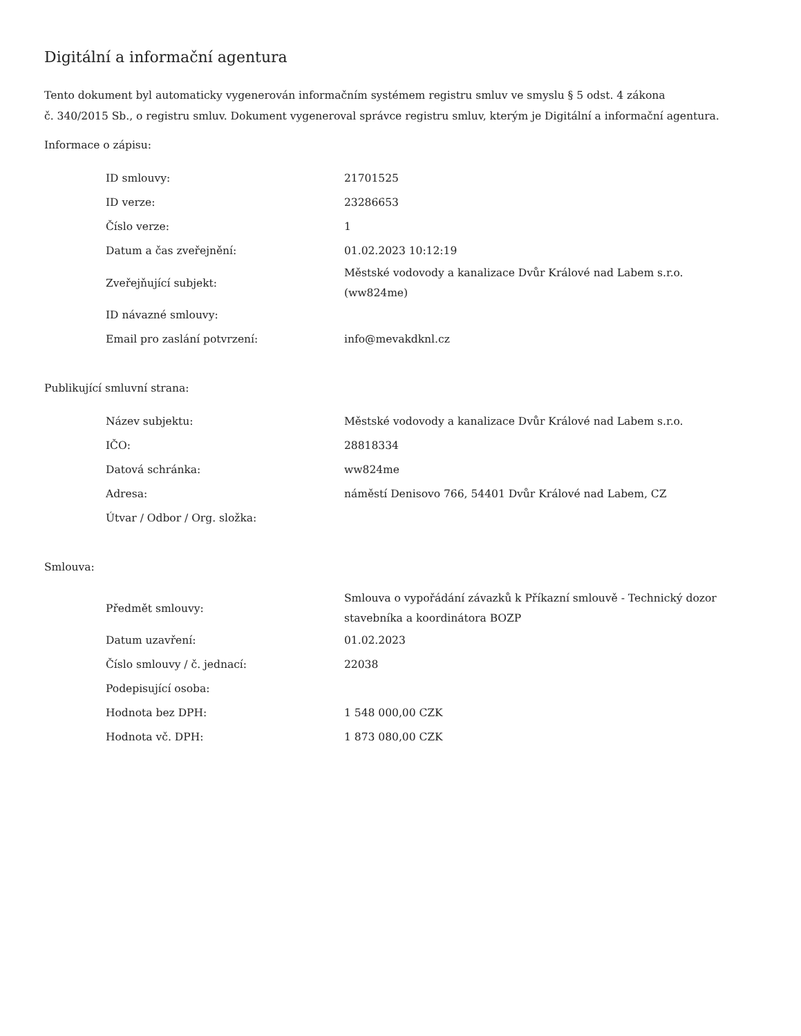Digitální a informační agentura
Tento dokument byl automaticky vygenerován informačním systémem registru smluv ve smyslu § 5 odst. 4 zákona
č. 340/2015 Sb., o registru smluv. Dokument vygeneroval správce registru smluv, kterým je Digitální a informační agentura.
Informace o zápisu:
| ID smlouvy: | 21701525 |
| ID verze: | 23286653 |
| Číslo verze: | 1 |
| Datum a čas zveřejnění: | 01.02.2023 10:12:19 |
| Zveřejňující subjekt: | Městské vodovody a kanalizace Dvůr Králové nad Labem s.r.o. (ww824me) |
| ID návazné smlouvy: | |
| Email pro zaslání potvrzení: | info@mevakdknl.cz |
Publikující smluvní strana:
| Název subjektu: | Městské vodovody a kanalizace Dvůr Králové nad Labem s.r.o. |
| IČO: | 28818334 |
| Datová schránka: | ww824me |
| Adresa: | náměstí Denisovo 766, 54401 Dvůr Králové nad Labem, CZ |
| Útvar / Odbor / Org. složka: | |
Smlouva:
| Předmět smlouvy: | Smlouva o vypořádání závazků k Příkazní smlouvě - Technický dozor stavebníka a koordinátora BOZP |
| Datum uzavření: | 01.02.2023 |
| Číslo smlouvy / č. jednací: | 22038 |
| Podepisující osoba: | |
| Hodnota bez DPH: | 1 548 000,00 CZK |
| Hodnota vč. DPH: | 1 873 080,00 CZK |